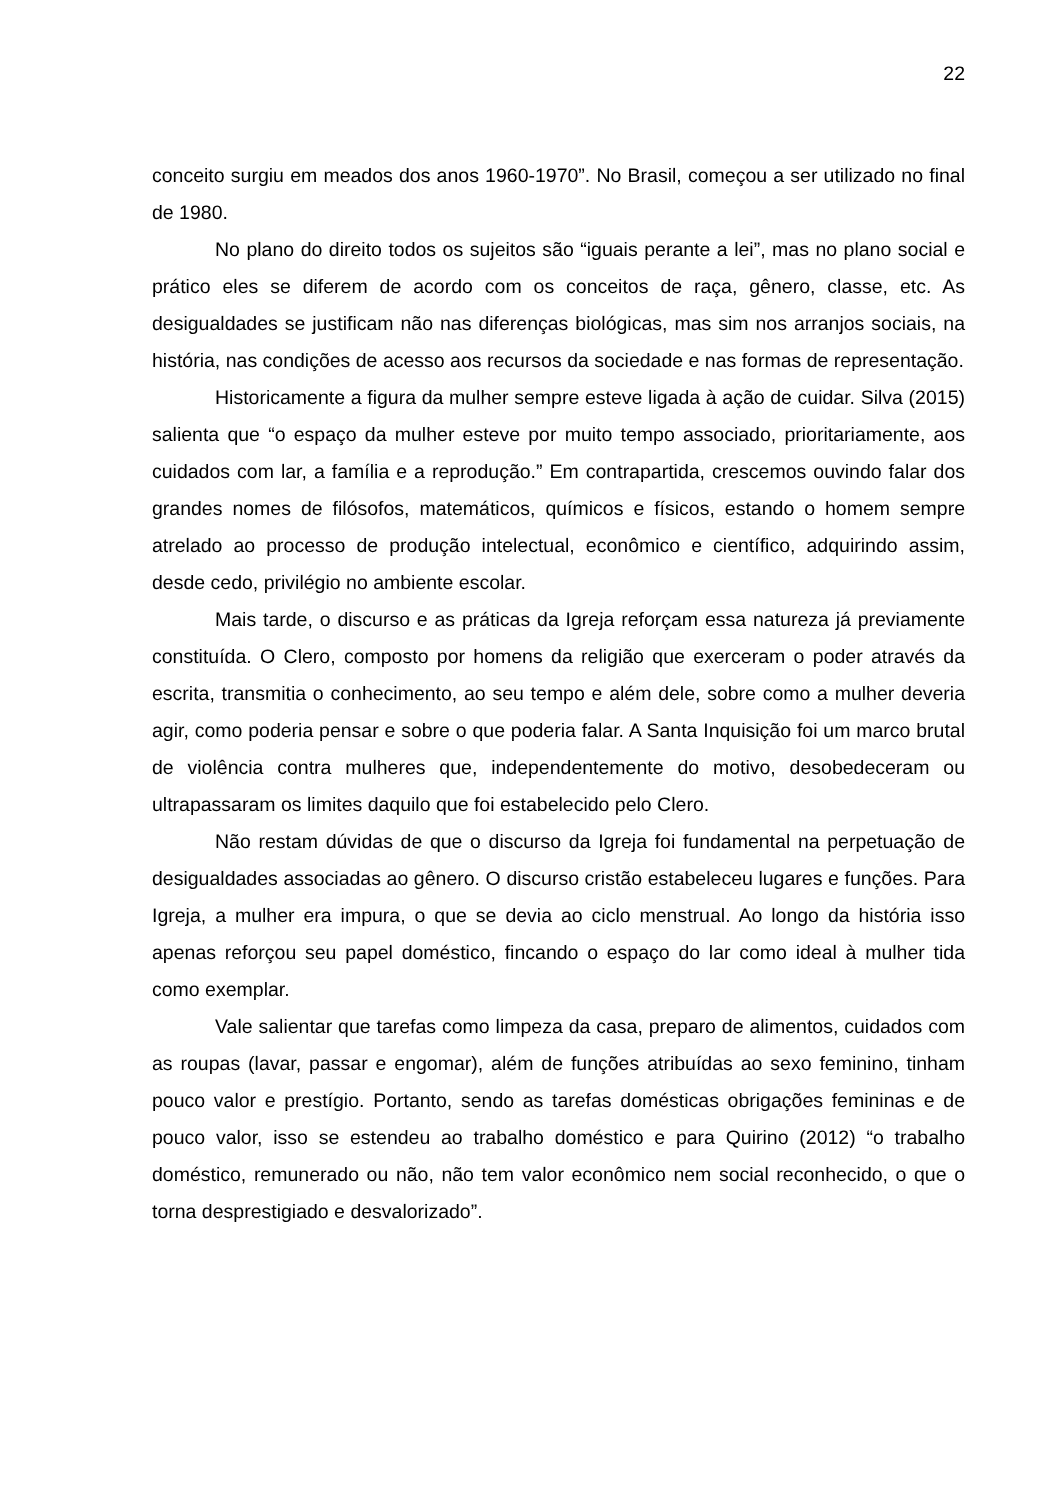22
conceito surgiu em meados dos anos 1960-1970”. No Brasil, começou a ser utilizado no final de 1980.
No plano do direito todos os sujeitos são “iguais perante a lei”, mas no plano social e prático eles se diferem de acordo com os conceitos de raça, gênero, classe, etc. As desigualdades se justificam não nas diferenças biológicas, mas sim nos arranjos sociais, na história, nas condições de acesso aos recursos da sociedade e nas formas de representação.
Historicamente a figura da mulher sempre esteve ligada à ação de cuidar. Silva (2015) salienta que “o espaço da mulher esteve por muito tempo associado, prioritariamente, aos cuidados com lar, a família e a reprodução.” Em contrapartida, crescemos ouvindo falar dos grandes nomes de filósofos, matemáticos, químicos e físicos, estando o homem sempre atrelado ao processo de produção intelectual, econômico e científico, adquirindo assim, desde cedo, privilégio no ambiente escolar.
Mais tarde, o discurso e as práticas da Igreja reforçam essa natureza já previamente constituída. O Clero, composto por homens da religião que exerceram o poder através da escrita, transmitia o conhecimento, ao seu tempo e além dele, sobre como a mulher deveria agir, como poderia pensar e sobre o que poderia falar. A Santa Inquisição foi um marco brutal de violência contra mulheres que, independentemente do motivo, desobedeceram ou ultrapassaram os limites daquilo que foi estabelecido pelo Clero.
Não restam dúvidas de que o discurso da Igreja foi fundamental na perpetuação de desigualdades associadas ao gênero. O discurso cristão estabeleceu lugares e funções. Para Igreja, a mulher era impura, o que se devia ao ciclo menstrual. Ao longo da história isso apenas reforçou seu papel doméstico, fincando o espaço do lar como ideal à mulher tida como exemplar.
Vale salientar que tarefas como limpeza da casa, preparo de alimentos, cuidados com as roupas (lavar, passar e engomar), além de funções atribuídas ao sexo feminino, tinham pouco valor e prestígio. Portanto, sendo as tarefas domésticas obrigações femininas e de pouco valor, isso se estendeu ao trabalho doméstico e para Quirino (2012) “o trabalho doméstico, remunerado ou não, não tem valor econômico nem social reconhecido, o que o torna desprestigiado e desvalorizado”.